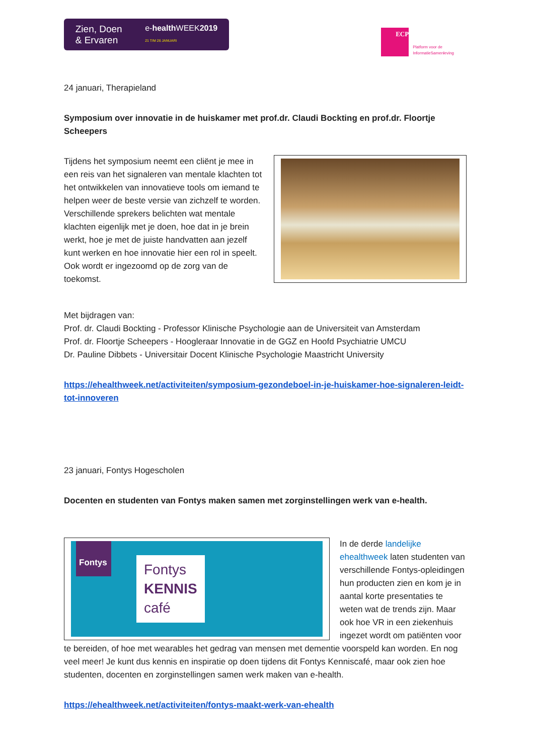Zien, Doen
& Ervaren
e-health WEEK2019
21 T/M 26 JANUARI
ECP
Platform voor de
InformatieSamenleving
24 januari, Therapieland
Symposium over innovatie in de huiskamer met prof.dr. Claudi Bockting en prof.dr. Floortje Scheepers
Tijdens het symposium neemt een cliënt je mee in een reis van het signaleren van mentale klachten tot het ontwikkelen van innovatieve tools om iemand te helpen weer de beste versie van zichzelf te worden. Verschillende sprekers belichten wat mentale klachten eigenlijk met je doen, hoe dat in je brein werkt, hoe je met de juiste handvatten aan jezelf kunt werken en hoe innovatie hier een rol in speelt. Ook wordt er ingezoomd op de zorg van de toekomst.
Met bijdragen van:
Prof. dr. Claudi Bockting - Professor Klinische Psychologie aan de Universiteit van Amsterdam
Prof. dr. Floortje Scheepers - Hoogleraar Innovatie in de GGZ en Hoofd Psychiatrie UMCU
Dr. Pauline Dibbets - Universitair Docent Klinische Psychologie Maastricht University
https://ehealthweek.net/activiteiten/symposium-gezondeboel-in-je-huiskamer-hoe-signaleren-leidt-tot-innoveren
23 januari, Fontys Hogescholen
Docenten en studenten van Fontys maken samen met zorginstellingen werk van e-health.
Fontys
Fontys
KENNIS
café
In de derde landelijke ehealthweek laten studenten van verschillende Fontys-opleidingen hun producten zien en kom je in aantal korte presentaties te weten wat de trends zijn. Maar ook hoe VR in een ziekenhuis ingezet wordt om patiënten voor te bereiden, of hoe met wearables het gedrag van mensen met dementie voorspeld kan worden. En nog veel meer! Je kunt dus kennis en inspiratie op doen tijdens dit Fontys Kenniscafé, maar ook zien hoe studenten, docenten en zorginstellingen samen werk maken van e-health.
https://ehealthweek.net/activiteiten/fontys-maakt-werk-van-ehealth